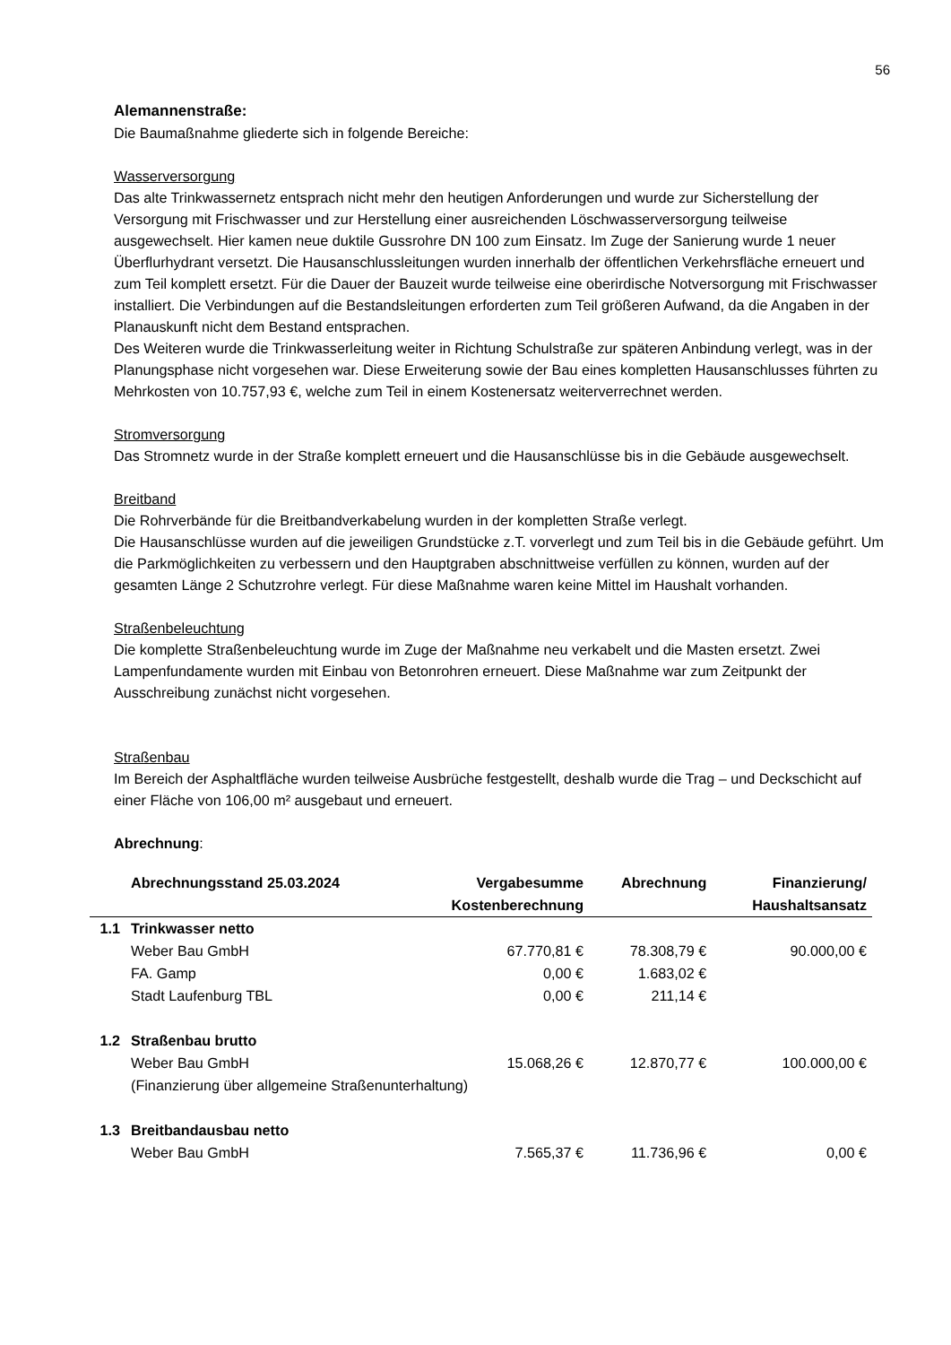56
Alemannenstraße:
Die Baumaßnahme gliederte sich in folgende Bereiche:
Wasserversorgung
Das alte Trinkwassernetz entsprach nicht mehr den heutigen Anforderungen und wurde zur Sicherstellung der Versorgung mit Frischwasser und zur Herstellung einer ausreichenden Löschwasserversorgung teilweise ausgewechselt. Hier kamen neue duktile Gussrohre DN 100 zum Einsatz. Im Zuge der Sanierung wurde 1 neuer Überflurhydrant versetzt. Die Hausanschlussleitungen wurden innerhalb der öffentlichen Verkehrsfläche erneuert und zum Teil komplett ersetzt. Für die Dauer der Bauzeit wurde teilweise eine oberirdische Notversorgung mit Frischwasser installiert. Die Verbindungen auf die Bestandsleitungen erforderten zum Teil größeren Aufwand, da die Angaben in der Planauskunft nicht dem Bestand entsprachen.
Des Weiteren wurde die Trinkwasserleitung weiter in Richtung Schulstraße zur späteren Anbindung verlegt, was in der Planungsphase nicht vorgesehen war. Diese Erweiterung sowie der Bau eines kompletten Hausanschlusses führten zu Mehrkosten von 10.757,93 €, welche zum Teil in einem Kostenersatz weiterverrechnet werden.
Stromversorgung
Das Stromnetz wurde in der Straße komplett erneuert und die Hausanschlüsse bis in die Gebäude ausgewechselt.
Breitband
Die Rohrverbände für die Breitbandverkabelung wurden in der kompletten Straße verlegt.
Die Hausanschlüsse wurden auf die jeweiligen Grundstücke z.T. vorverlegt und zum Teil bis in die Gebäude geführt. Um die Parkmöglichkeiten zu verbessern und den Hauptgraben abschnittweise verfüllen zu können, wurden auf der gesamten Länge 2 Schutzrohre verlegt. Für diese Maßnahme waren keine Mittel im Haushalt vorhanden.
Straßenbeleuchtung
Die komplette Straßenbeleuchtung wurde im Zuge der Maßnahme neu verkabelt und die Masten ersetzt. Zwei Lampenfundamente wurden mit Einbau von Betonrohren erneuert. Diese Maßnahme war zum Zeitpunkt der Ausschreibung zunächst nicht vorgesehen.
Straßenbau
Im Bereich der Asphaltfläche wurden teilweise Ausbrüche festgestellt, deshalb wurde die Trag – und Deckschicht auf einer Fläche von 106,00 m² ausgebaut und erneuert.
Abrechnung:
| | Abrechnungsstand 25.03.2024 | Vergabesumme Kostenberechnung | Abrechnung | Finanzierung/ Haushaltsansatz |
| --- | --- | --- | --- | --- |
| 1.1 | Trinkwasser netto | | | |
| | Weber Bau GmbH | 67.770,81 € | 78.308,79 € | 90.000,00 € |
| | FA. Gamp | 0,00 € | 1.683,02 € | |
| | Stadt Laufenburg TBL | 0,00 € | 211,14 € | |
| 1.2 | Straßenbau brutto | | | |
| | Weber Bau GmbH | 15.068,26 € | 12.870,77 € | 100.000,00 € |
| | (Finanzierung über allgemeine Straßenunterhaltung) | | | |
| 1.3 | Breitbandausbau netto | | | |
| | Weber Bau GmbH | 7.565,37 € | 11.736,96 € | 0,00 € |